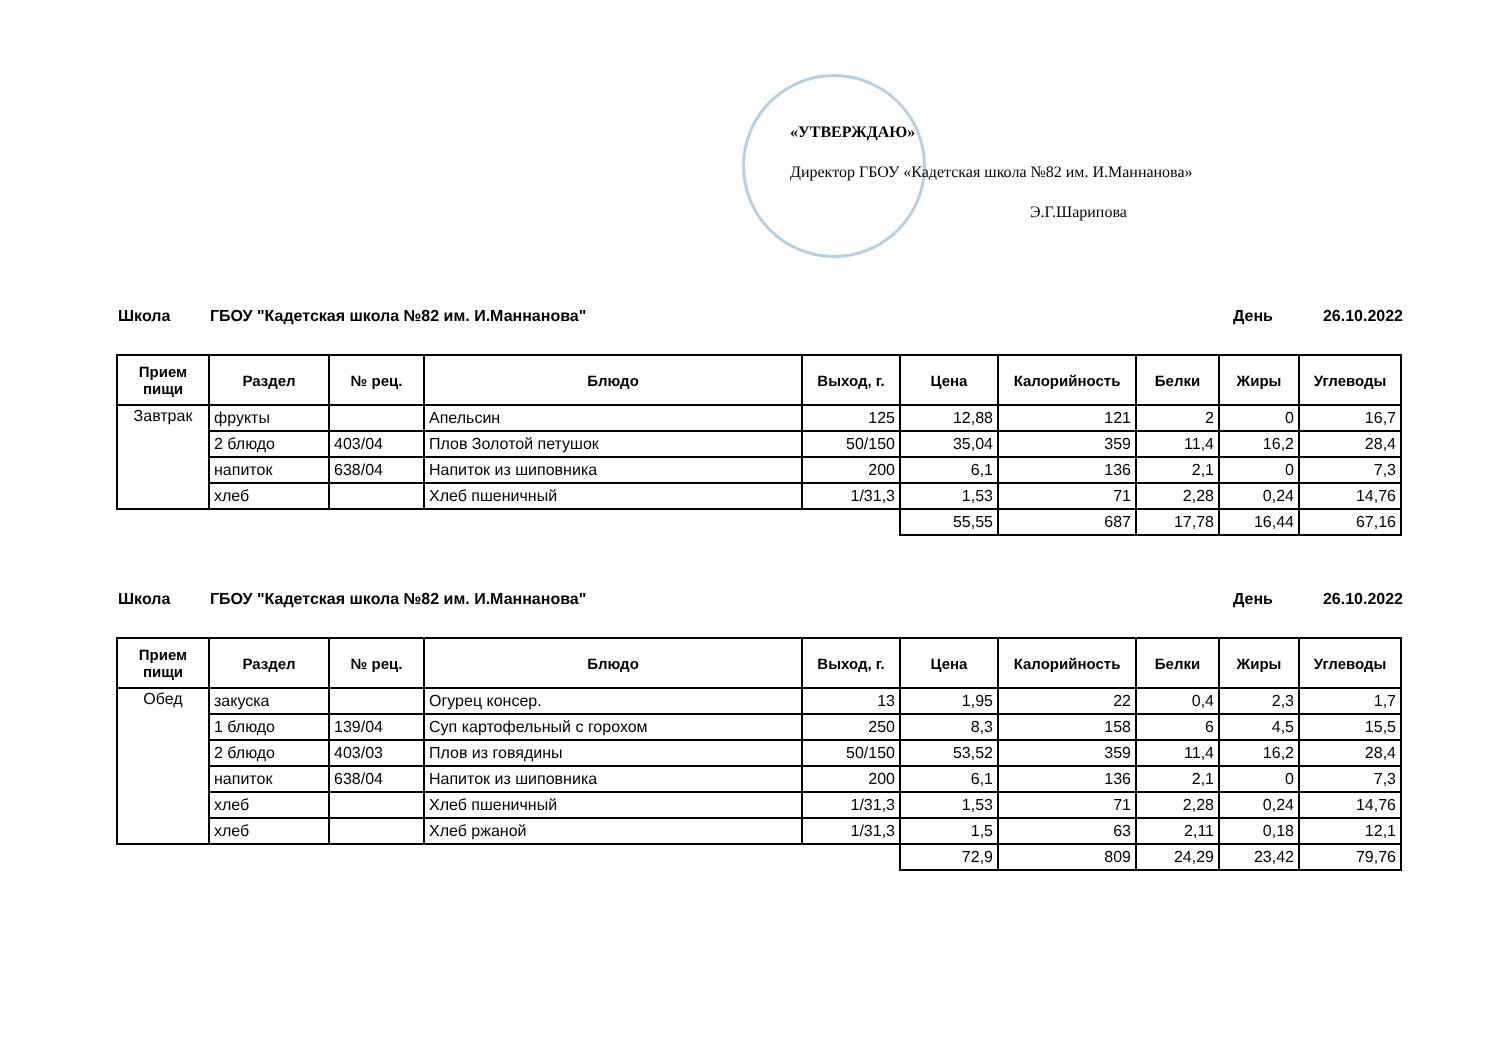«УТВЕРЖДАЮ»
Директор ГБОУ «Кадетская школа №82 им. И.Маннанова»
Э.Г.Шарипова
Школа ГБОУ "Кадетская школа №82 им. И.Маннанова" День 26.10.2022
| Прием пищи | Раздел | № рец. | Блюдо | Выход, г. | Цена | Калорийность | Белки | Жиры | Углеводы |
| --- | --- | --- | --- | --- | --- | --- | --- | --- | --- |
| Завтрак | фрукты | | Апельсин | 125 | 12,88 | 121 | 2 | 0 | 16,7 |
| | 2 блюдо | 403/04 | Плов Золотой петушок | 50/150 | 35,04 | 359 | 11,4 | 16,2 | 28,4 |
| | напиток | 638/04 | Напиток из шиповника | 200 | 6,1 | 136 | 2,1 | 0 | 7,3 |
| | хлеб | | Хлеб пшеничный | 1/31,3 | 1,53 | 71 | 2,28 | 0,24 | 14,76 |
| | | | | | 55,55 | 687 | 17,78 | 16,44 | 67,16 |
Школа ГБОУ "Кадетская школа №82 им. И.Маннанова" День 26.10.2022
| Прием пищи | Раздел | № рец. | Блюдо | Выход, г. | Цена | Калорийность | Белки | Жиры | Углеводы |
| --- | --- | --- | --- | --- | --- | --- | --- | --- | --- |
| Обед | закуска | | Огурец консер. | 13 | 1,95 | 22 | 0,4 | 2,3 | 1,7 |
| | 1 блюдо | 139/04 | Суп картофельный с горохом | 250 | 8,3 | 158 | 6 | 4,5 | 15,5 |
| | 2 блюдо | 403/03 | Плов из говядины | 50/150 | 53,52 | 359 | 11,4 | 16,2 | 28,4 |
| | напиток | 638/04 | Напиток из шиповника | 200 | 6,1 | 136 | 2,1 | 0 | 7,3 |
| | хлеб | | Хлеб пшеничный | 1/31,3 | 1,53 | 71 | 2,28 | 0,24 | 14,76 |
| | хлеб | | Хлеб ржаной | 1/31,3 | 1,5 | 63 | 2,11 | 0,18 | 12,1 |
| | | | | | 72,9 | 809 | 24,29 | 23,42 | 79,76 |